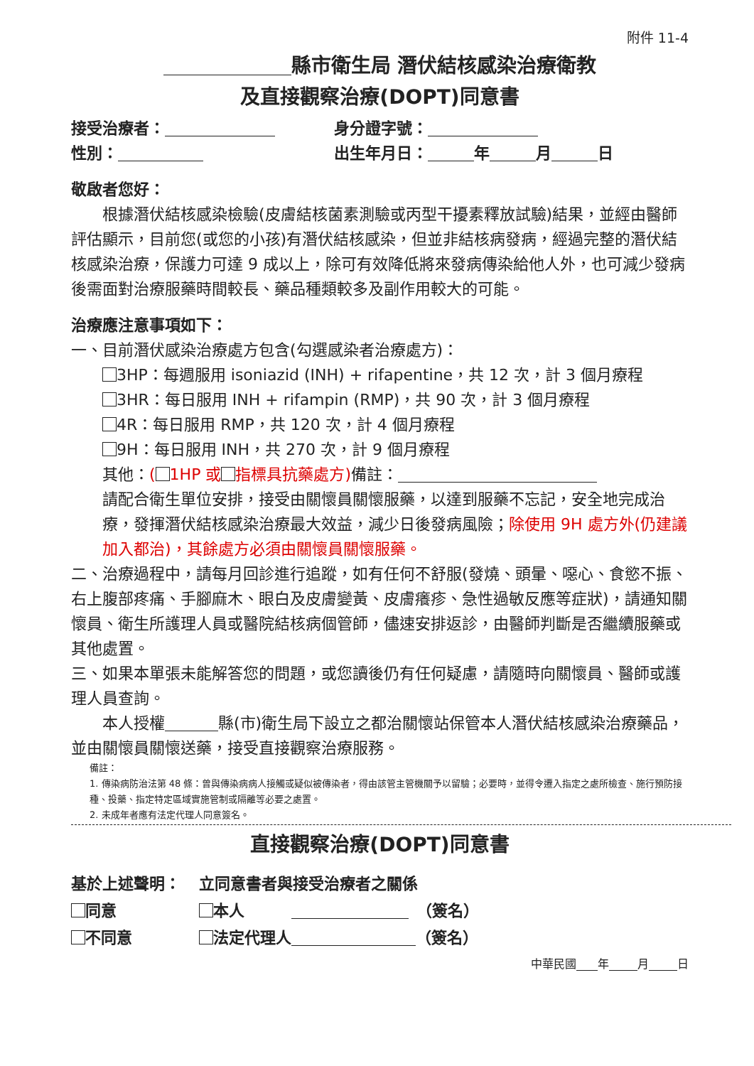附件 11-4
縣市衛生局 潛伏結核感染治療衛教
及直接觀察治療(DOPT)同意書
接受治療者： 身分證字號：
性別： 出生年月日： 年 月 日
敬啟者您好：
　　根據潛伏結核感染檢驗(皮膚結核菌素測驗或丙型干擾素釋放試驗)結果，並經由醫師評估顯示，目前您(或您的小孩)有潛伏結核感染，但並非結核病發病，經過完整的潛伏結核感染治療，保護力可達 9 成以上，除可有效降低將來發病傳染給他人外，也可減少發病後需面對治療服藥時間較長、藥品種類較多及副作用較大的可能。
治療應注意事項如下：
一、目前潛伏感染治療處方包含(勾選感染者治療處方)：
3HP：每週服用 isoniazid (INH) + rifapentine，共 12 次，計 3 個月療程
3HR：每日服用 INH + rifampin (RMP)，共 90 次，計 3 個月療程
4R：每日服用 RMP，共 120 次，計 4 個月療程
9H：每日服用 INH，共 270 次，計 9 個月療程
其他：( 1HP 或 指標具抗藥處方) 備註：
請配合衛生單位安排，接受由關懷員關懷服藥，以達到服藥不忘記，安全地完成治療，發揮潛伏結核感染治療最大效益，減少日後發病風險；除使用 9H 處方外(仍建議加入都治)，其餘處方必須由關懷員關懷服藥。
二、治療過程中，請每月回診進行追蹤，如有任何不舒服(發燒、頭暈、噁心、食慾不振、右上腹部疼痛、手腳麻木、眼白及皮膚變黃、皮膚癢疹、急性過敏反應等症狀)，請通知關懷員、衛生所護理人員或醫院結核病個管師，儘速安排返診，由醫師判斷是否繼續服藥或其他處置。
三、如果本單張未能解答您的問題，或您讀後仍有任何疑慮，請隨時向關懷員、醫師或護理人員查詢。
　　本人授權 縣(市)衛生局下設立之都治關懷站保管本人潛伏結核感染治療藥品，並由關懷員關懷送藥，接受直接觀察治療服務。
備註：
1. 傳染病防治法第 48 條：曾與傳染病病人接觸或疑似被傳染者，得由該管主管機關予以留驗；必要時，並得令遷入指定之處所檢查、施行預防接種、投藥、指定特定區域實施管制或隔離等必要之處置。
2. 未成年者應有法定代理人同意簽名。
直接觀察治療(DOPT)同意書
基於上述聲明：
同意
不同意
立同意書者與接受治療者之關係
本人　　　　（簽名）
法定代理人 （簽名）
中華民國 年 月 日